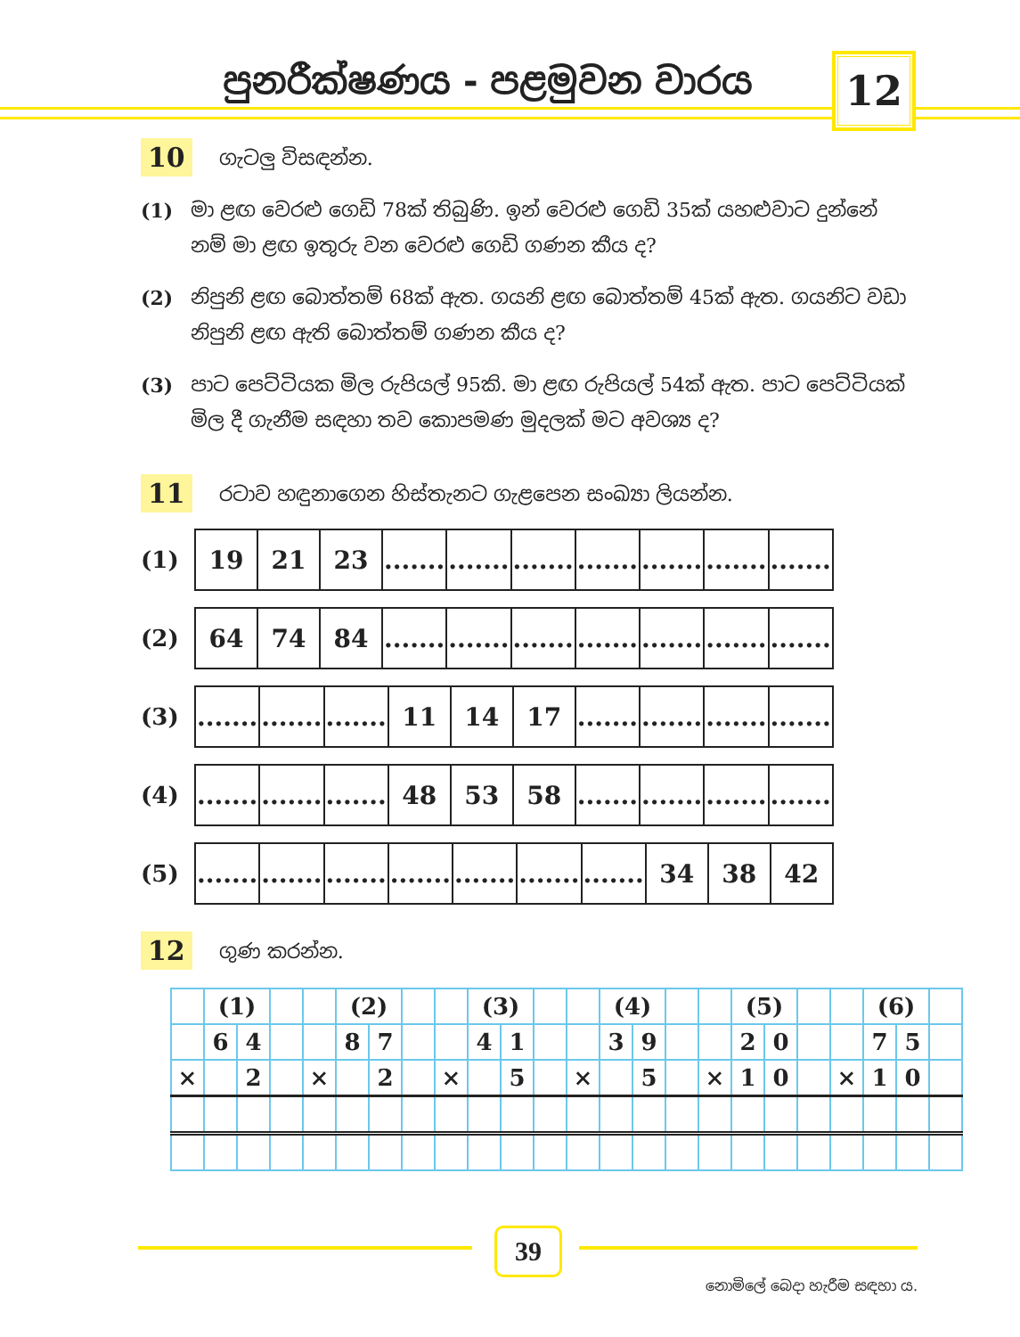පුනරීක්ෂණය - පළමුවන වාරය 12
10 ගැටලු විසඳන්න.
(1) මා ළඟ වෙරළු ගෙඩි 78ක් තිබුණි. ඉන් වෙරළු ගෙඩි 35ක් යහළුවාට දුන්නේ නම් මා ළඟ ඉතුරු වන වෙරළු ගෙඩි ගණන කීය ද?
(2) නිපුනි ළඟ බොත්තම් 68ක් ඇත. ගයනි ළඟ බොත්තම් 45ක් ඇත. ගයනිට වඩා නිපුනි ළඟ ඇති බොත්තම් ගණන කීය ද?
(3) පාට පෙට්ටියක මිල රුපියල් 95කි. මා ළඟ රුපියල් 54ක් ඇත. පාට පෙට්ටියක් මිල දී ගැනීම සඳහා තව කොපමණ මුදලක් මට අවශ්‍ය ද?
11 රටාව හඳුනාගෙන හිස්තැනට ගැළපෙන සංඛ්‍යා ලියන්න.
(1)
| 19 | 21 | 23 | ....... | ....... | ....... | ....... | ....... | ....... | ....... |
(2)
| 64 | 74 | 84 | ....... | ....... | ....... | ....... | ....... | ....... | ....... |
(3)
| ....... | ....... | ....... | 11 | 14 | 17 | ....... | ....... | ....... | ....... |
(4)
| ....... | ....... | ....... | 48 | 53 | 58 | ....... | ....... | ....... | ....... |
(5)
| ....... | ....... | ....... | ....... | ....... | ....... | ....... | 34 | 38 | 42 |
12 ගුණ කරන්න.
| | (1) | | | | (2) | | | | (3) | | | | (4) | | | | (5) | | | | (6) | | |
| | 6 | 4 | | | 8 | 7 | | | 4 | 1 | | | 3 | 9 | | | 2 | 0 | | | 7 | 5 | |
| × | | 2 | | × | | 2 | | × | | 5 | | × | | 5 | | × | 1 | 0 | | × | 1 | 0 | |
39
නොමිලේ බෙදා හැරීම සඳහා ය.